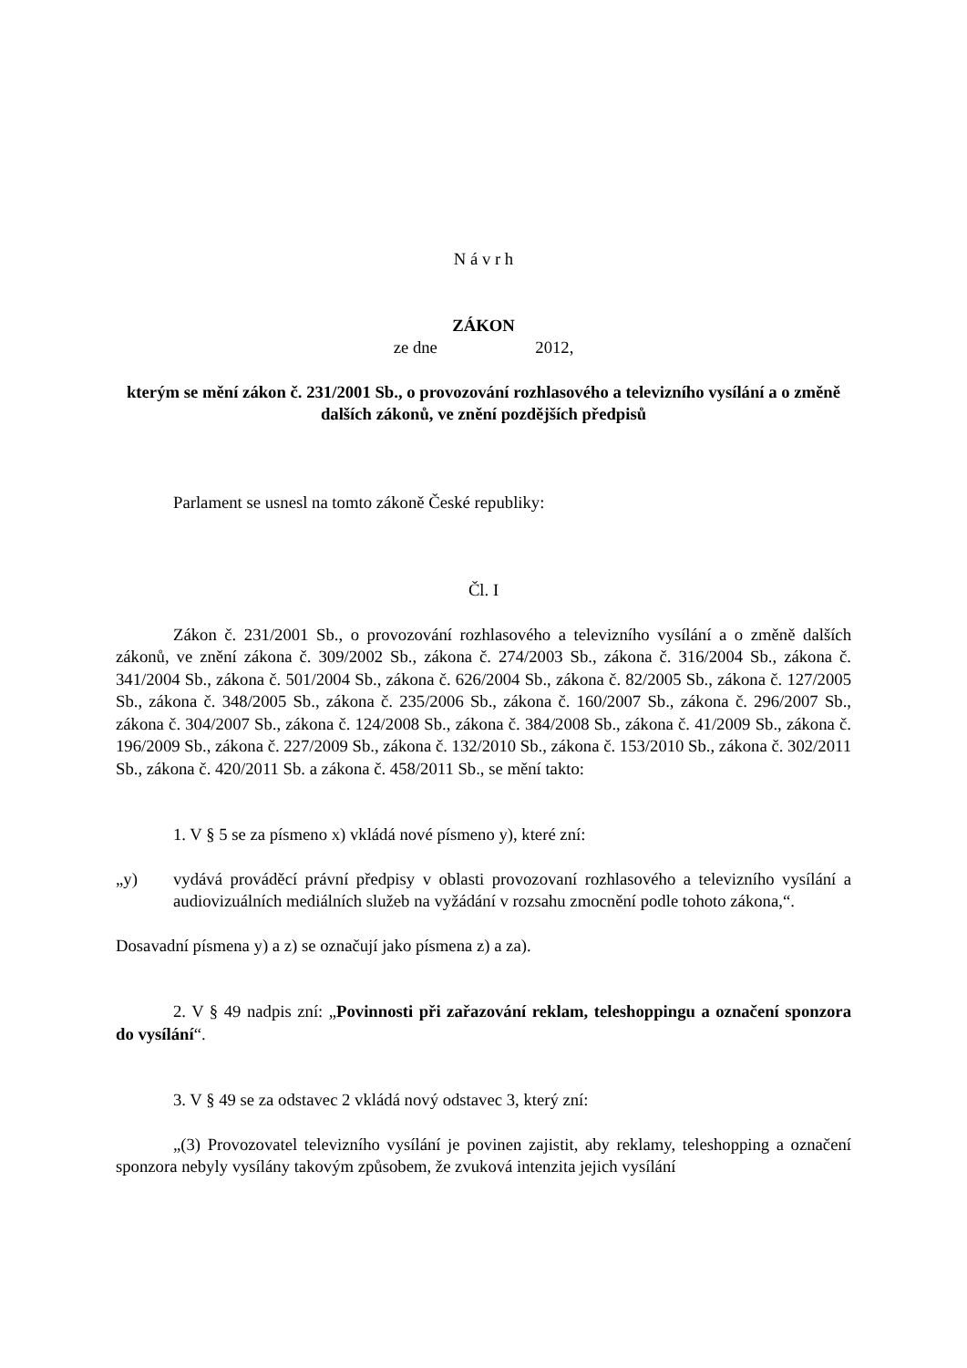N á v r h
ZÁKON
ze dne 2012,
kterým se mění zákon č. 231/2001 Sb., o provozování rozhlasového a televizního vysílání a o změně dalších zákonů, ve znění pozdějších předpisů
Parlament se usnesl na tomto zákoně České republiky:
Čl. I
Zákon č. 231/2001 Sb., o provozování rozhlasového a televizního vysílání a o změně dalších zákonů, ve znění zákona č. 309/2002 Sb., zákona č. 274/2003 Sb., zákona č. 316/2004 Sb., zákona č. 341/2004 Sb., zákona č. 501/2004 Sb., zákona č. 626/2004 Sb., zákona č. 82/2005 Sb., zákona č. 127/2005 Sb., zákona č. 348/2005 Sb., zákona č. 235/2006 Sb., zákona č. 160/2007 Sb., zákona č. 296/2007 Sb., zákona č. 304/2007 Sb., zákona č. 124/2008 Sb., zákona č. 384/2008 Sb., zákona č. 41/2009 Sb., zákona č. 196/2009 Sb., zákona č. 227/2009 Sb., zákona č. 132/2010 Sb., zákona č. 153/2010 Sb., zákona č. 302/2011 Sb., zákona č. 420/2011 Sb. a zákona č. 458/2011 Sb., se mění takto:
1. V § 5 se za písmeno x) vkládá nové písmeno y), které zní:
„y) vydává prováděcí právní předpisy v oblasti provozovaní rozhlasového a televizního vysílání a audiovizuálních mediálních služeb na vyžádání v rozsahu zmocnění podle tohoto zákona,“.
Dosavadní písmena y) a z) se označují jako písmena z) a za).
2. V § 49 nadpis zní: „Povinnosti při zařazování reklam, teleshoppingu a označení sponzora do vysílání“.
3. V § 49 se za odstavec 2 vkládá nový odstavec 3, který zní:
„(3) Provozovatel televizního vysílání je povinen zajistit, aby reklamy, teleshopping a označení sponzora nebyly vysílány takovým způsobem, že zvuková intenzita jejich vysílání